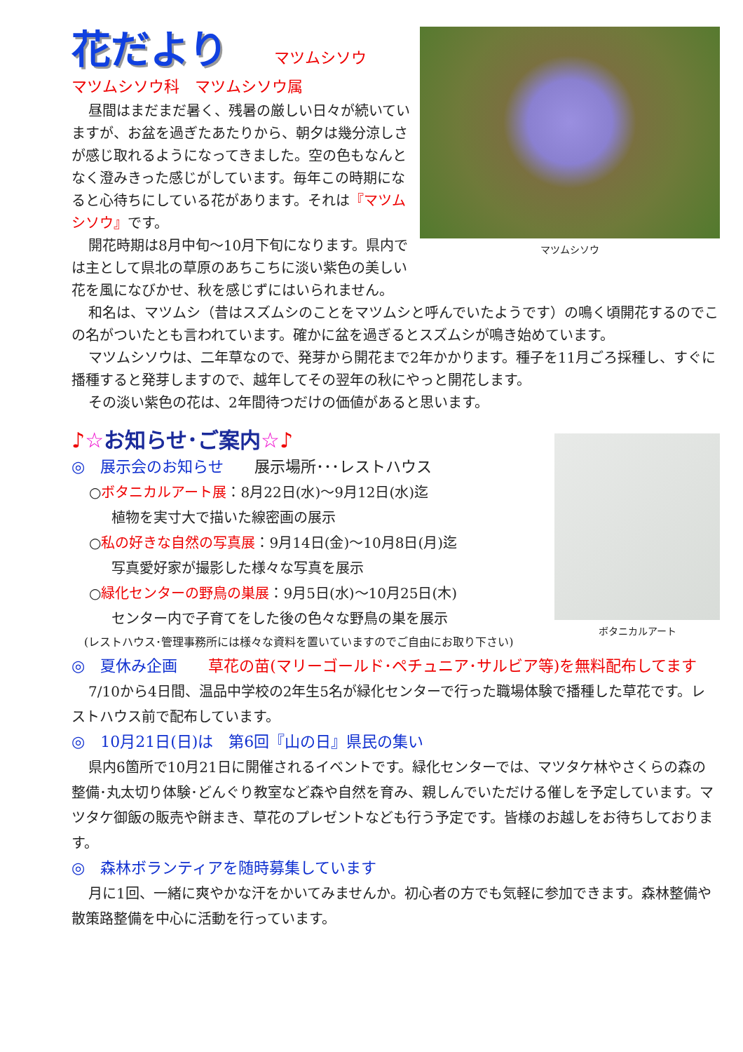マツムシソウ
花だより
マツムシソウ
マツムシソウ科　マツムシソウ属
昼間はまだまだ暑く、残暑の厳しい日々が続いていますが、お盆を過ぎたあたりから、朝夕は幾分涼しさが感じ取れるようになってきました。空の色もなんとなく澄みきった感じがしています。毎年この時期になると心待ちにしている花があります。それは『マツムシソウ』です。
開花時期は8月中旬～10月下旬になります。県内では主として県北の草原のあちこちに淡い紫色の美しい花を風になびかせ、秋を感じずにはいられません。
和名は、マツムシ（昔はスズムシのことをマツムシと呼んでいたようです）の鳴く頃開花するのでこの名がついたとも言われています。確かに盆を過ぎるとスズムシが鳴き始めています。
マツムシソウは、二年草なので、発芽から開花まで2年かかります。種子を11月ごろ採種し、すぐに播種すると発芽しますので、越年してその翌年の秋にやっと開花します。
その淡い紫色の花は、2年間待つだけの価値があると思います。
ボタニカルアート
♪☆お知らせ･ご案内☆♪
◎　展示会のお知らせ　　展示場所･･･レストハウス
○ボタニカルアート展：8月22日(水)～9月12日(水)迄
植物を実寸大で描いた線密画の展示
○私の好きな自然の写真展：9月14日(金)～10月8日(月)迄
写真愛好家が撮影した様々な写真を展示
○緑化センターの野鳥の巣展：9月5日(水)～10月25日(木)
センター内で子育てをした後の色々な野鳥の巣を展示
(レストハウス･管理事務所には様々な資料を置いていますのでご自由にお取り下さい)
◎　夏休み企画　　草花の苗(マリーゴールド･ペチュニア･サルビア等)を無料配布してます
7/10から4日間、温品中学校の2年生5名が緑化センターで行った職場体験で播種した草花です。レストハウス前で配布しています。
◎　10月21日(日)は　第6回『山の日』県民の集い
県内6箇所で10月21日に開催されるイベントです。緑化センターでは、マツタケ林やさくらの森の整備･丸太切り体験･どんぐり教室など森や自然を育み、親しんでいただける催しを予定しています。マツタケ御飯の販売や餅まき、草花のプレゼントなども行う予定です。皆様のお越しをお待ちしております。
◎　森林ボランティアを随時募集しています
月に1回、一緒に爽やかな汗をかいてみませんか。初心者の方でも気軽に参加できます。森林整備や散策路整備を中心に活動を行っています。